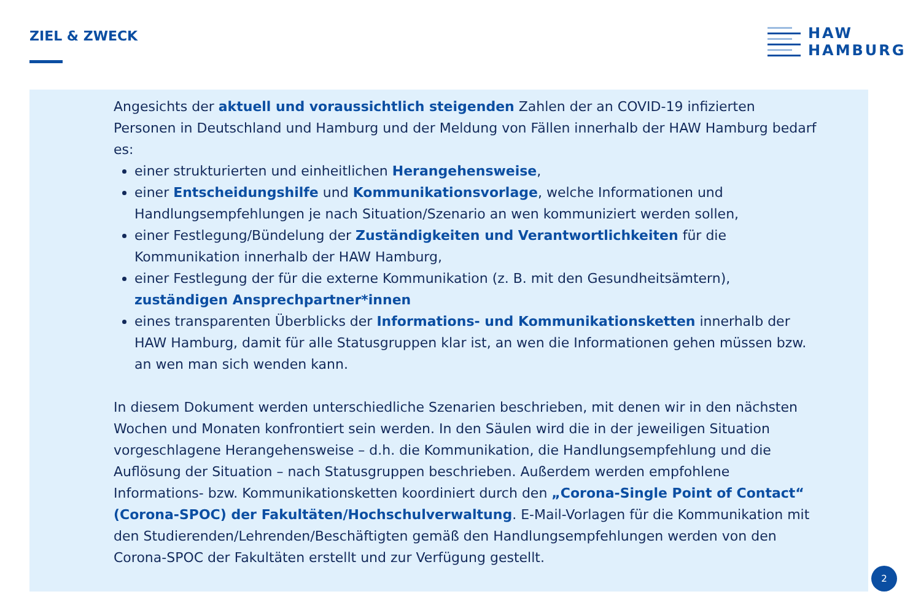ZIEL & ZWECK
HAW
HAMBURG
Angesichts der aktuell und voraussichtlich steigenden Zahlen der an COVID-19 infizierten Personen in Deutschland und Hamburg und der Meldung von Fällen innerhalb der HAW Hamburg bedarf es:
einer strukturierten und einheitlichen Herangehensweise,
einer Entscheidungshilfe und Kommunikationsvorlage, welche Informationen und Handlungsempfehlungen je nach Situation/Szenario an wen kommuniziert werden sollen,
einer Festlegung/Bündelung der Zuständigkeiten und Verantwortlichkeiten für die Kommunikation innerhalb der HAW Hamburg,
einer Festlegung der für die externe Kommunikation (z. B. mit den Gesundheitsämtern), zuständigen Ansprechpartner*innen
eines transparenten Überblicks der Informations- und Kommunikationsketten innerhalb der HAW Hamburg, damit für alle Statusgruppen klar ist, an wen die Informationen gehen müssen bzw. an wen man sich wenden kann.
In diesem Dokument werden unterschiedliche Szenarien beschrieben, mit denen wir in den nächsten Wochen und Monaten konfrontiert sein werden. In den Säulen wird die in der jeweiligen Situation vorgeschlagene Herangehensweise – d.h. die Kommunikation, die Handlungsempfehlung und die Auflösung der Situation – nach Statusgruppen beschrieben. Außerdem werden empfohlene Informations- bzw. Kommunikationsketten koordiniert durch den „Corona-Single Point of Contact“ (Corona-SPOC) der Fakultäten/Hochschulverwaltung. E-Mail-Vorlagen für die Kommunikation mit den Studierenden/Lehrenden/Beschäftigten gemäß den Handlungsempfehlungen werden von den Corona-SPOC der Fakultäten erstellt und zur Verfügung gestellt.
2